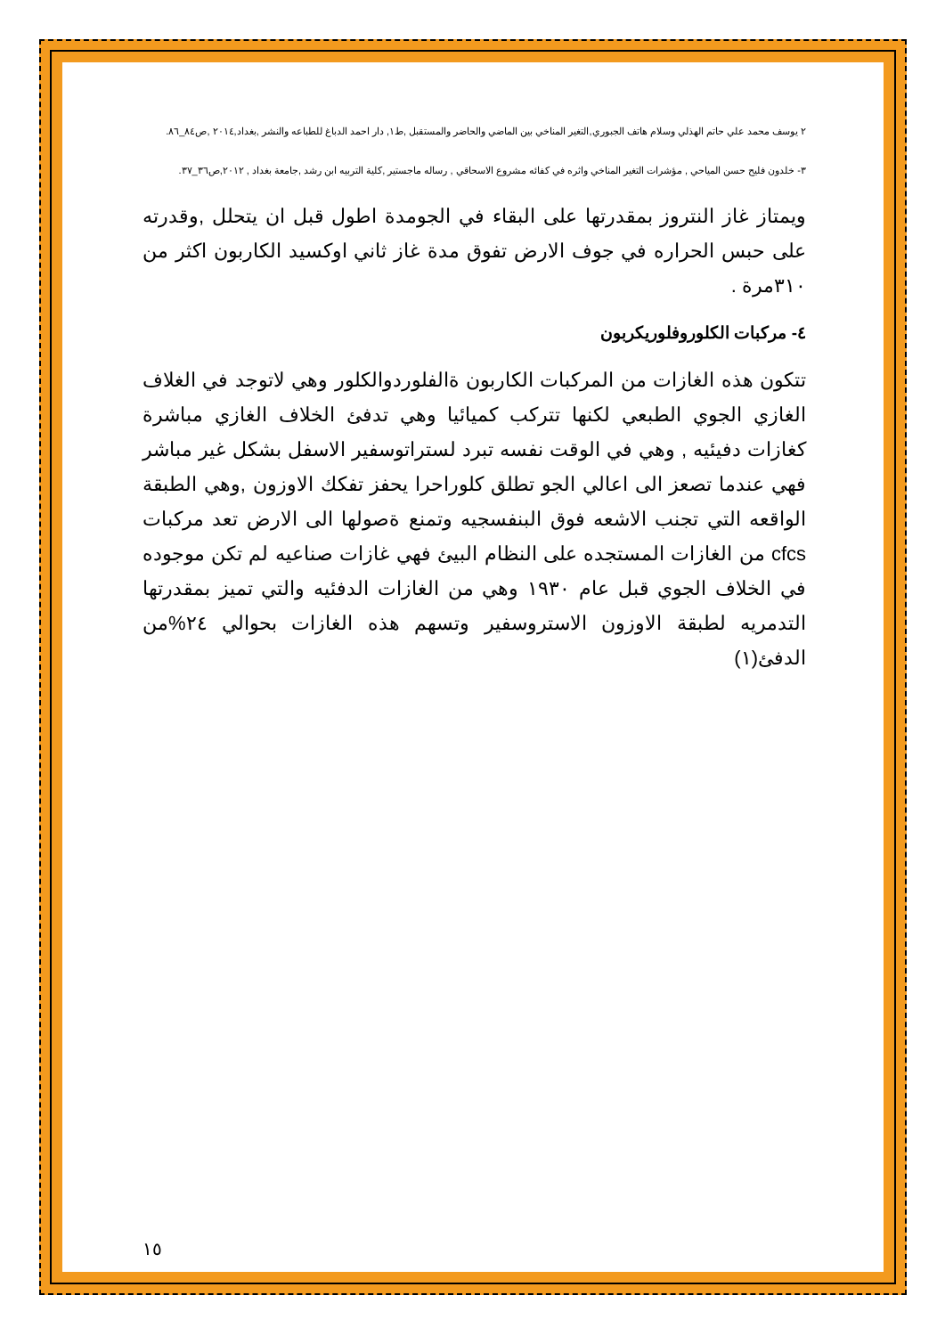٢ يوسف محمد علي حاتم الهذلي وسلام هاتف الجبوري,التغير المناخي بين الماضي والحاضر والمستقبل ,ط١, دار احمد الدباغ للطباعه والنشر ,بغداد,٢٠١٤ ,ص٨٤_٨٦.
٣- خلدون فليح حسن المياحي , مؤشرات التغير المناخي واثره في كفائه مشروع الاسحاقي , رساله ماجستير ,كلية التربيه ابن رشد ,جامعة بغداد , ٢٠١٢,ص٣٦_٣٧.
ويمتاز غاز النتروز بمقدرتها على البقاء في الجومدة اطول قبل ان يتحلل ,وقدرته على حبس الحراره في جوف الارض تفوق مدة غاز ثاني اوكسيد الكاربون اكثر من ٣١٠مرة .
٤- مركبات الكلوروفلوريكربون
تتكون هذه الغازات من المركبات الكاربون ةالفلوردوالكلور وهي لاتوجد في الغلاف الغازي الجوي الطبعي لكنها تتركب كميائيا وهي تدفئ الخلاف الغازي مباشرة كغازات دفيئيه , وهي في الوقت نفسه تبرد لستراتوسفير الاسفل بشكل غير مباشر فهي عندما تصعز الى اعالي الجو تطلق كلوراحرا يحفز تفكك الاوزون ,وهي الطبقة الواقعه التي تجنب الاشعه فوق البنفسجيه وتمنع ةصولها الى الارض تعد مركبات cfcs من الغازات المستجده على النظام البيئ فهي غازات صناعيه لم تكن موجوده في الخلاف الجوي قبل عام ١٩٣٠ وهي من الغازات الدفئيه والتي تميز بمقدرتها التدمريه لطبقة الاوزون الاستروسفير وتسهم هذه الغازات بحوالي ٢٤%من الدفئ(١)
١٥